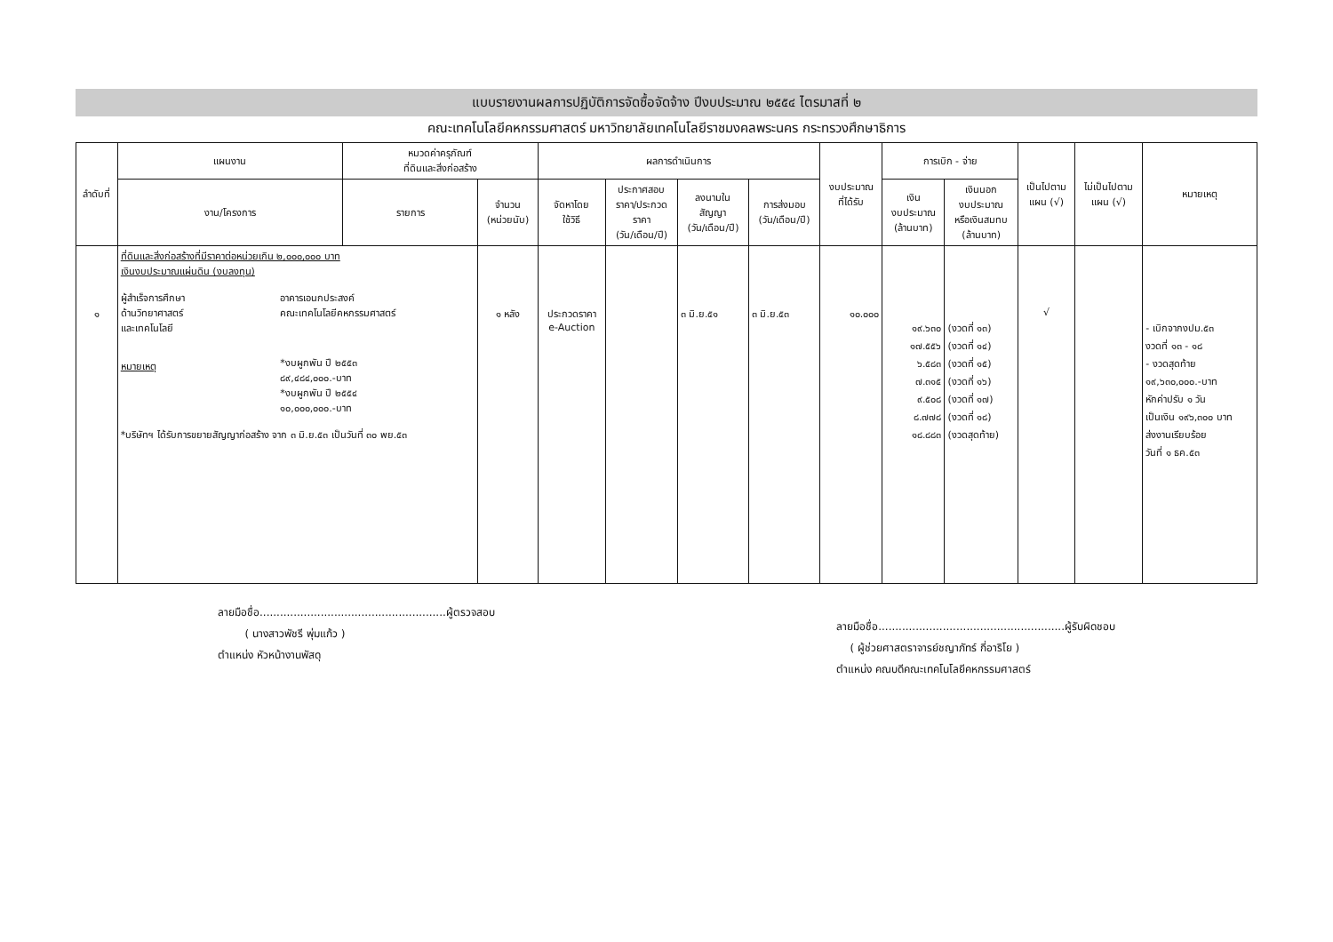แบบรายงานผลการปฏิบัติการจัดซื้อจัดจ้าง ปีงบประมาณ ๒๕๕๔ ไตรมาสที่ ๒
คณะเทคโนโลยีคหกรรมศาสตร์ มหาวิทยาลัยเทคโนโลยีราชมงคลพระนคร กระทรวงศึกษาธิการ
| ลำดับที่ | แผนงาน | หมวดค่าครุภัณฑ์ ที่ดินและสิ่งก่อสร้าง | | ผลการดำเนินการ | | | | งบประมาณ ที่ได้รับ | การเบิก - จ่าย | | เป็นไปตาม แผน (√) | ไม่เป็นไปตาม แผน (√) | หมายเหตุ |
| --- | --- | --- | --- | --- | --- | --- | --- | --- | --- | --- | --- | --- | --- |
| | งาน/โครงการ | รายการ | จำนวน (หน่วยนับ) | จัดหาโดย ใช้วิธี | ประกาศสอบ ราคา/ประกวด ราคา (วัน/เดือน/ปี) | ลงนามใน สัญญา (วัน/เดือน/ปี) | การส่งมอบ (วัน/เดือน/ปี) | | เงิน งบประมาณ (ล้านบาท) | เงินนอก งบประมาณ หรือเงินสมทบ (ล้านบาท) | | | |
| ๑ | ที่ดินและสิ่งก่อสร้างที่มีราคาต่อหน่วยเกิน ๒,๐๐๐,๐๐๐ บาท เงินงบประมาณแผ่นดิน (งบลงทุน) ผู้สำเร็จการศึกษา ด้านวิทยาศาสตร์ และเทคโนโลยี หมายเหตุ อาคารเอนกประสงค์ คณะเทคโนโลยีคหกรรมศาสตร์ *งบผูกพัน ปี ๒๕๕๓ ๘๙,๔๘๔,๐๐๐.-บาท *งบผูกพัน ปี ๒๕๕๔ ๑๐,๐๐๐,๐๐๐.-บาท *บริษัทฯ ได้รับการขยายสัญญาก่อสร้าง จาก ๓ มิ.ย.๕๓ เป็นวันที่ ๓๐ พย.๕๓ | | ๑ หลัง | ประกวดราคา e-Auction | | ๓ มิ.ย.๕๑ | ๓ มิ.ย.๕๓ | ๑๐.๐๐๐ | ๑๙.๖๓๐ ๑๗.๕๕๖ ๖.๕๘๓ ๗.๓๑๕ ๙.๕๐๘ ๘.๗๗๘ ๑๘.๘๘๓ | (งวดที่ ๑๓) (งวดที่ ๑๔) (งวดที่ ๑๕) (งวดที่ ๑๖) (งวดที่ ๑๗) (งวดที่ ๑๘) (งวดสุดท้าย) | √ | | - เบิกจากงปม.๕๓ งวดที่ ๑๓ - ๑๘ - งวดสุดท้าย ๑๙,๖๓๐,๐๐๐.-บาท หักค่าปรับ ๑ วัน เป็นเงิน ๑๙๖,๓๐๐ บาท ส่งงานเรียบร้อย วันที่ ๑ ธค.๕๓ |
ลายมือชื่อ.......................................................ผู้ตรวจสอบ
( นางสาวพัชรี พุ่มแก้ว )
ตำแหน่ง หัวหน้างานพัสดุ
ลายมือชื่อ.......................................................ผู้รับผิดชอบ
( ผู้ช่วยศาสตราจารย์ชญาภัทร์ กี่อาริโย )
ตำแหน่ง คณบดีคณะเทคโนโลยีคหกรรมศาสตร์